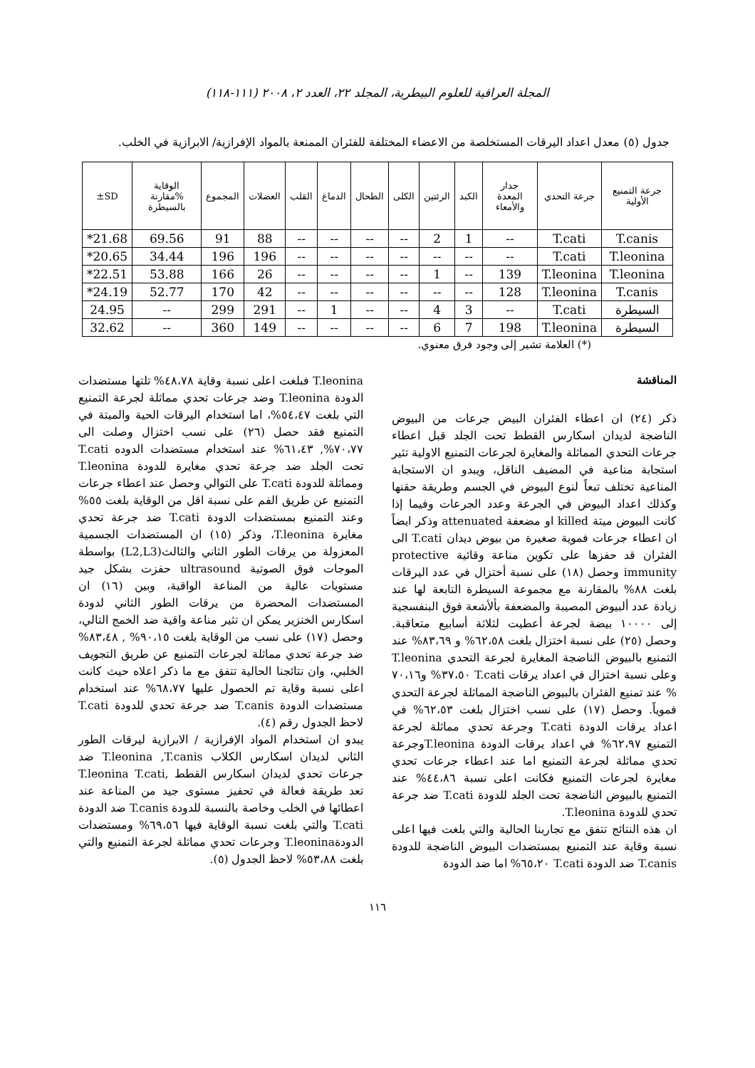المجلة العراقية للعلوم البيطرية، المجلد ٢٢، العدد ٢، ٢٠٠٨ (١١١-١١٨)
جدول (٥) معدل اعداد اليرقات المستخلصة من الاعضاء المختلفة للفئران الممنعة بالمواد الإفرازية/ الابرازية في الخلب.
| جرعة التمنيع الأولية | جرعة التحدي | جدار المعدة والأمعاء | الكبد | الرئتين | الكلى | الطحال | الدماغ | القلب | العضلات | المجموع | الوقاية %مقارنة بالسيطرة | SD± |
| --- | --- | --- | --- | --- | --- | --- | --- | --- | --- | --- | --- | --- |
| T.canis | T.cati | -- | 1 | 2 | -- | -- | -- | -- | 88 | 91 | 69.56 | 21.68* |
| T.leonina | T.cati | -- | -- | -- | -- | -- | -- | -- | 196 | 196 | 34.44 | 20.65* |
| T.leonina | T.leonina | 139 | -- | 1 | -- | -- | -- | -- | 26 | 166 | 53.88 | 22.51* |
| T.canis | T.leonina | 128 | -- | -- | -- | -- | -- | -- | 42 | 170 | 52.77 | 24.19* |
| السيطرة | T.cati | -- | 3 | 4 | -- | -- | 1 | -- | 291 | 299 | -- | 24.95 |
| السيطرة | T.leonina | 198 | 7 | 6 | -- | -- | -- | -- | 149 | 360 | -- | 32.62 |
(*) العلامة تشير إلى وجود فرق معنوي.
المناقشة
ذكر (٢٤) ان اعطاء الفئران البيض جرعات من البيوض الناضجة لديدان اسكارس القطط تحت الجلد قبل اعطاء جرعات التحدي المماثلة والمغايرة لجرعات التمنيع الاولية تثير استجابة مناعية في المضيف الناقل، ويبدو ان الاستجابة المناعية تختلف تبعاً لنوع البيوض في الجسم وطريقة حقنها وكذلك اعداد البيوض في الجرعة وعدد الجرعات وفيما إذا كانت البيوض ميتة killed او مضعفة attenuated وذكر ايضاً ان اعطاء جرعات فموية صغيرة من بيوض ديدان T.cati الى الفئران قد حفزها على تكوين مناعة وقائية protective immunity وحصل (١٨) على نسبة أختزال في عدد اليرقات بلغت ٨٨% بالمقارنة مع مجموعة السيطرة التابعة لها عند زيادة عدد ألبيوض المصيبة والمضعفة بألأشعة فوق البنفسجية إلى ١٠٠٠٠ بيضة لجرعة أعطيت لثلاثة أسابيع متعاقبة. وحصل (٢٥) على نسبة اختزال بلغت ٦٢،٥٨% و ٨٣،٦٩% عند التمنيع بالبيوض الناضجة المغايرة لجرعة التحدي T.leonina وعلى نسبة اختزال في اعداد يرقات T.cati ٣٧،٥٠% و٧٠،١٦ % عند تمنيع الفئران بالبيوض الناضجة المماثلة لجرعة التحدي فموياً. وحصل (١٧) على نسب اختزال بلغت ٦٢،٥٣% في اعداد يرقات الدودة T.cati وجرعة تحدي مماثلة لجرعة التمنيع ٦٢،٩٧% في اعداد يرقات الدودة T.leoninaوجرعة تحدي مماثلة لجرعة التمنيع اما عند اعطاء جرعات تحدي مغايرة لجرعات التمنيع فكانت اعلى نسبة ٤٤،٨٦% عند التمنيع بالبيوض الناضجة تحت الجلد للدودة T.cati ضد جرعة تحدي للدودة T.leonina.
ان هذه النتائج تتفق مع تجاربنا الحالية والتي بلغت فيها اعلى نسبة وقاية عند التمنيع بمستضدات البيوض الناضجة للدودة T.canis ضد الدودة T.cati ٦٥،٢٠% اما ضد الدودة
T.leonina فبلغت اعلى نسبة وقاية ٤٨،٧٨% تلتها مستضدات الدودة T.leonina وضد جرعات تحدي مماثلة لجرعة التمنيع التي بلغت ٥٤،٤٧%، اما استخدام اليرقات الحية والميتة في التمنيع فقد حصل (٢٦) على نسب اختزال وصلت الى ٧٠،٧٧%, ٦١،٤٣% عند استخدام مستضدات الدوده T.cati تحت الجلد ضد جرعة تحدي مغايرة للدودة T.leonina ومماثلة للدودة T.cati على التوالي وحصل عند اعطاء جرعات التمنيع عن طريق الفم على نسبة اقل من الوقاية بلغت ٥٥% وعند التمنيع بمستضدات الدودة T.cati ضد جرعة تحدي مغايرة T.leonina، وذكر (١٥) ان المستضدات الجسمية المعزولة من يرقات الطور الثاني والثالث(L2,L3) بواسطة الموجات فوق الصوتية ultrasound حفزت بشكل جيد مستويات عالية من المناعة الواقية، وبين (١٦) ان المستضدات المحضرة من يرقات الطور الثاني لدودة اسكارس الخنزير يمكن ان تثير مناعة واقية ضد الخمج التالي، وحصل (١٧) على نسب من الوقاية بلغت ٩٠،١٥% , ٨٣،٤٨% ضد جرعة تحدي مماثلة لجرعات التمنيع عن طريق التجويف الخلبي، وان نتائجنا الحالية تتفق مع ما ذكر اعلاه حيث كانت اعلى نسبة وقاية تم الحصول عليها ٦٨،٧٧% عند استخدام مستضدات الدودة T.canis ضد جرعة تحدي للدودة T.cati لاحظ الجدول رقم (٤).
يبدو ان استخدام المواد الإفرازية / الابرازية ليرقات الطور الثاني لديدان اسكارس الكلاب T.leonina ,T.canis ضد جرعات تحدي لديدان اسكارس القطط ,T.leonina T.cati تعد طريقة فعالة في تحفيز مستوى جيد من المناعة عند اعطائها في الخلب وخاصة بالنسبة للدودة T.canis ضد الدودة T.cati والتي بلغت نسبة الوقاية فيها ٦٩،٥٦% ومستضدات الدودةT.leonina وجرعات تحدي مماثلة لجرعة التمنيع والتي بلغت ٥٣،٨٨% لاحظ الجدول (٥).
١١٦